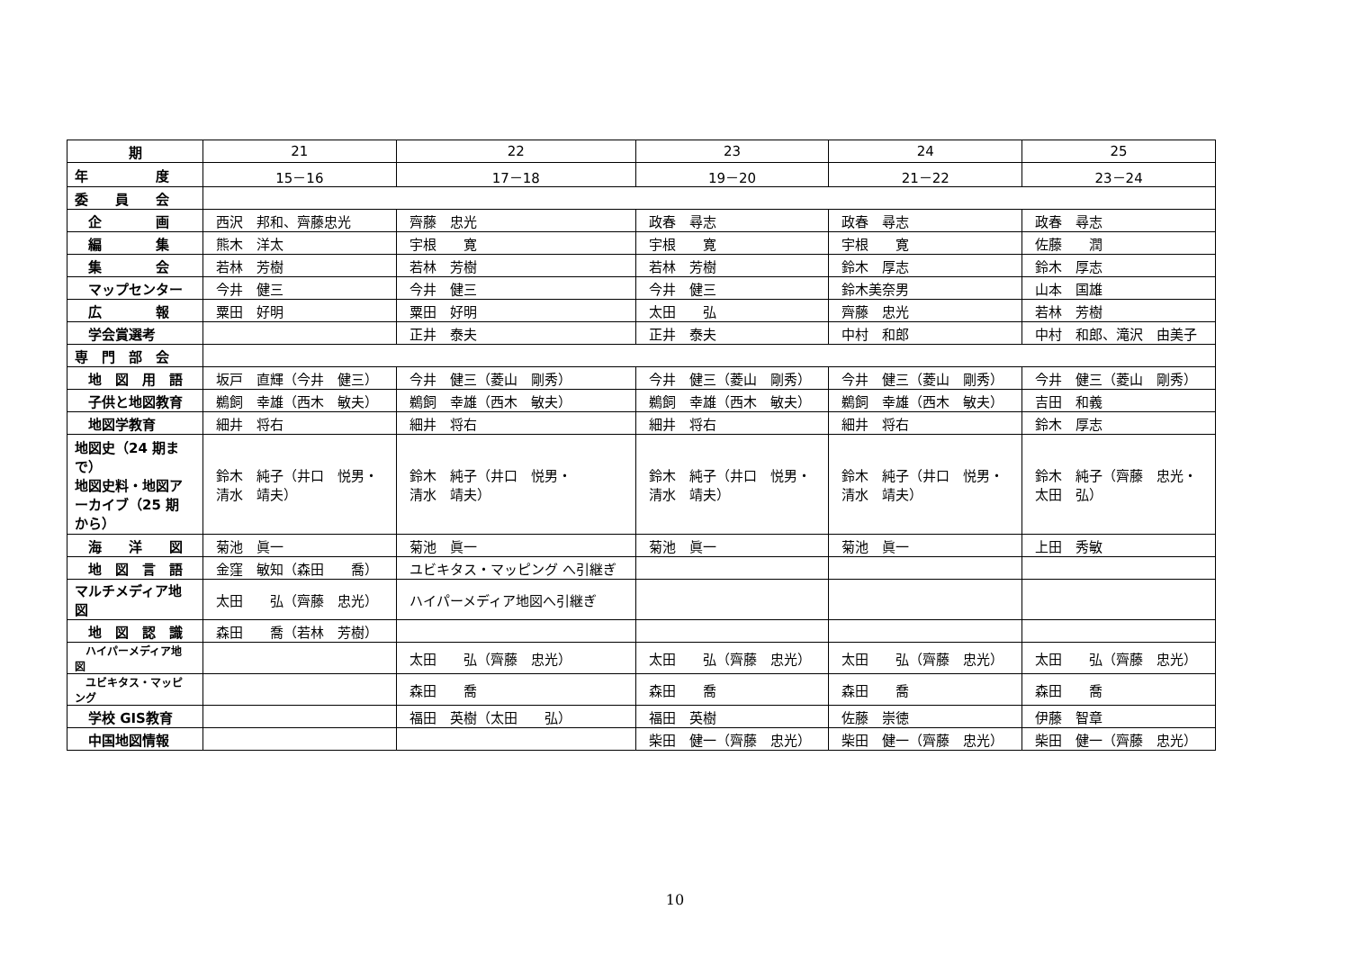| 期 | 21 | 22 | 23 | 24 | 25 |
| --- | --- | --- | --- | --- | --- |
| 年 度 | 15－16 | 17－18 | 19－20 | 21－22 | 23－24 |
| 委 員 会 | | | | | |
| 企 画 | 西沢 邦和、齊藤忠光 | 齊藤 忠光 | 政春 尋志 | 政春 尋志 | 政春 尋志 |
| 編 集 | 熊木 洋太 | 宇根 寛 | 宇根 寛 | 宇根 寛 | 佐藤 潤 |
| 集 会 | 若林 芳樹 | 若林 芳樹 | 若林 芳樹 | 鈴木 厚志 | 鈴木 厚志 |
| マップセンター | 今井 健三 | 今井 健三 | 今井 健三 | 鈴木美奈男 | 山本 国雄 |
| 広 報 | 粟田 好明 | 粟田 好明 | 太田 弘 | 齊藤 忠光 | 若林 芳樹 |
| 学会賞選考 | | 正井 泰夫 | 正井 泰夫 | 中村 和郎 | 中村 和郎、滝沢 由美子 |
| 専 門 部 会 | | | | | |
| 地 図 用 語 | 坂戸 直輝（今井 健三） | 今井 健三（菱山 剛秀） | 今井 健三（菱山 剛秀） | 今井 健三（菱山 剛秀） | 今井 健三（菱山 剛秀） |
| 子供と地図教育 | 鵜飼 幸雄（西木 敏夫） | 鵜飼 幸雄（西木 敏夫） | 鵜飼 幸雄（西木 敏夫） | 鵜飼 幸雄（西木 敏夫） | 吉田 和義 |
| 地図学教育 | 細井 将右 | 細井 将右 | 細井 将右 | 細井 将右 | 鈴木 厚志 |
| 地図史（24 期まで） 地図史料・地図アーカイブ（25 期から） | 鈴木 純子（井口 悦男・ 清水 靖夫） | 鈴木 純子（井口 悦男・ 清水 靖夫） | 鈴木 純子（井口 悦男・ 清水 靖夫） | 鈴木 純子（井口 悦男・ 清水 靖夫） | 鈴木 純子（齊藤 忠光・ 太田 弘） |
| 海 洋 図 | 菊池 眞一 | 菊池 眞一 | 菊池 眞一 | 菊池 眞一 | 上田 秀敏 |
| 地 図 言 語 | 金窪 敏知（森田 喬） | ユビキタス・マッピング へ引継ぎ | | | |
| マルチメディア地 図 | 太田 弘（齊藤 忠光） | ハイパーメディア地図へ引継ぎ | | | |
| 地 図 認 識 | 森田 喬（若林 芳樹） | | | | |
| ハイパーメディア地図 | | 太田 弘（齊藤 忠光） | 太田 弘（齊藤 忠光） | 太田 弘（齊藤 忠光） | 太田 弘（齊藤 忠光） |
| ユビキタス・マッピング | | 森田 喬 | 森田 喬 | 森田 喬 | 森田 喬 |
| 学校 GIS教育 | | 福田 英樹（太田 弘） | 福田 英樹 | 佐藤 崇徳 | 伊藤 智章 |
| 中国地図情報 | | | 柴田 健一（齊藤 忠光） | 柴田 健一（齊藤 忠光） | 柴田 健一（齊藤 忠光） |
10